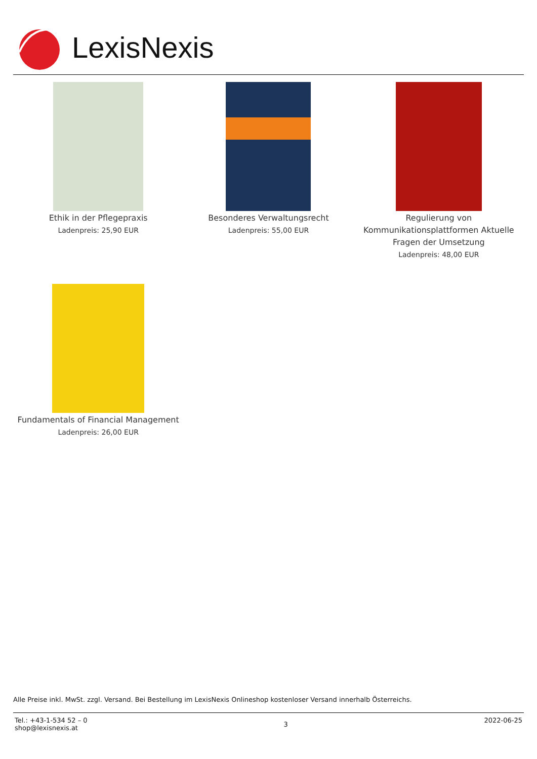LexisNexis
Ethik in der Pflegepraxis
Ladenpreis: 25,90 EUR
Besonderes Verwaltungsrecht
Ladenpreis: 55,00 EUR
Regulierung von Kommunikationsplattformen Aktuelle Fragen der Umsetzung
Ladenpreis: 48,00 EUR
Fundamentals of Financial Management
Ladenpreis: 26,00 EUR
Alle Preise inkl. MwSt. zzgl. Versand. Bei Bestellung im LexisNexis Onlineshop kostenloser Versand innerhalb Österreichs.
Tel.: +43-1-534 52 – 0
shop@lexisnexis.at
3
2022-06-25